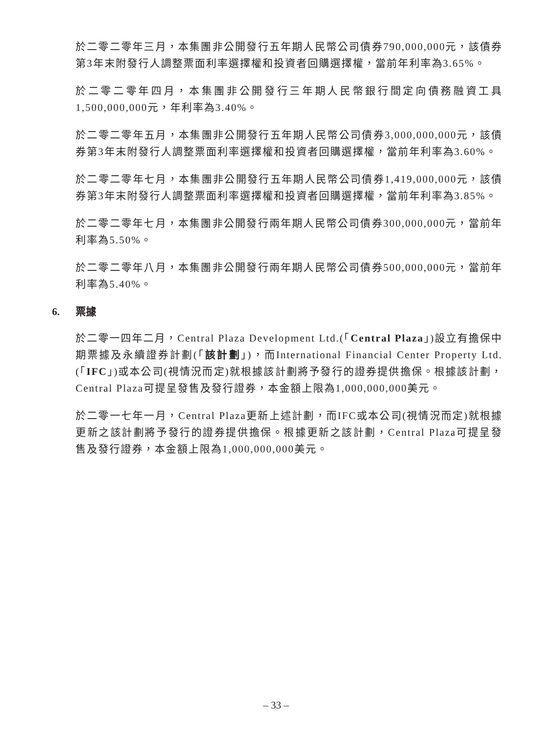於二零二零年三月，本集團非公開發行五年期人民幣公司債券790,000,000元，該債券第3年末附發行人調整票面利率選擇權和投資者回購選擇權，當前年利率為3.65%。
於二零二零年四月，本集團非公開發行三年期人民幣銀行間定向債務融資工具1,500,000,000元，年利率為3.40%。
於二零二零年五月，本集團非公開發行五年期人民幣公司債券3,000,000,000元，該債券第3年末附發行人調整票面利率選擇權和投資者回購選擇權，當前年利率為3.60%。
於二零二零年七月，本集團非公開發行五年期人民幣公司債券1,419,000,000元，該債券第3年末附發行人調整票面利率選擇權和投資者回購選擇權，當前年利率為3.85%。
於二零二零年七月，本集團非公開發行兩年期人民幣公司債券300,000,000元，當前年利率為5.50%。
於二零二零年八月，本集團非公開發行兩年期人民幣公司債券500,000,000元，當前年利率為5.40%。
6. 票據
於二零一四年二月，Central Plaza Development Ltd.(「Central Plaza」)設立有擔保中期票據及永續證券計劃(「該計劃」)，而International Financial Center Property Ltd.(「IFC」)或本公司(視情況而定)就根據該計劃將予發行的證券提供擔保。根據該計劃，Central Plaza可提呈發售及發行證券，本金額上限為1,000,000,000美元。
於二零一七年一月，Central Plaza更新上述計劃，而IFC或本公司(視情況而定)就根據更新之該計劃將予發行的證券提供擔保。根據更新之該計劃，Central Plaza可提呈發售及發行證券，本金額上限為1,000,000,000美元。
– 33 –